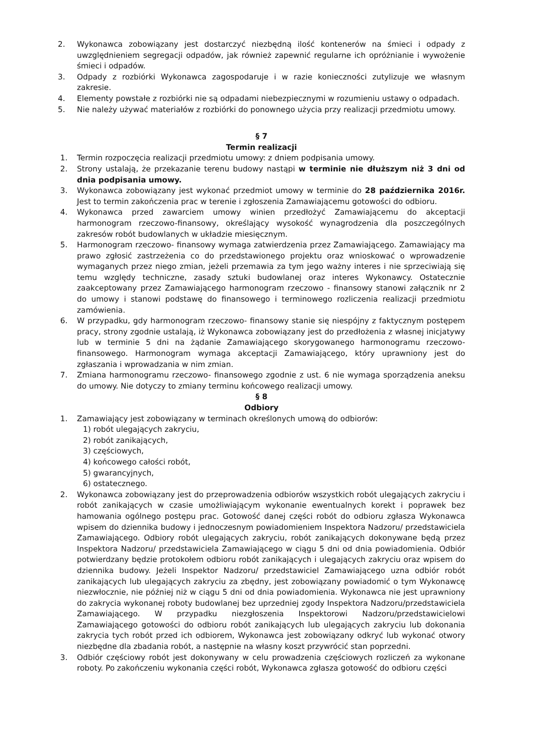2. Wykonawca zobowiązany jest dostarczyć niezbędną ilość kontenerów na śmieci i odpady z uwzględnieniem segregacji odpadów, jak również zapewnić regularne ich opróżnianie i wywożenie śmieci i odpadów.
3. Odpady z rozbiórki Wykonawca zagospodaruje i w razie konieczności zutylizuje we własnym zakresie.
4. Elementy powstałe z rozbiórki nie są odpadami niebezpiecznymi w rozumieniu ustawy o odpadach.
5. Nie należy używać materiałów z rozbiórki do ponownego użycia przy realizacji przedmiotu umowy.
§ 7
Termin realizacji
1. Termin rozpoczęcia realizacji przedmiotu umowy: z dniem podpisania umowy.
2. Strony ustalają, że przekazanie terenu budowy nastąpi w terminie nie dłuższym niż 3 dni od dnia podpisania umowy.
3. Wykonawca zobowiązany jest wykonać przedmiot umowy w terminie do 28 października 2016r. Jest to termin zakończenia prac w terenie i zgłoszenia Zamawiającemu gotowości do odbioru.
4. Wykonawca przed zawarciem umowy winien przedłożyć Zamawiającemu do akceptacji harmonogram rzeczowo-finansowy, określający wysokość wynagrodzenia dla poszczególnych zakresów robót budowlanych w układzie miesięcznym.
5. Harmonogram rzeczowo- finansowy wymaga zatwierdzenia przez Zamawiającego. Zamawiający ma prawo zgłosić zastrzeżenia co do przedstawionego projektu oraz wnioskować o wprowadzenie wymaganych przez niego zmian, jeżeli przemawia za tym jego ważny interes i nie sprzeciwiają się temu względy techniczne, zasady sztuki budowlanej oraz interes Wykonawcy. Ostatecznie zaakceptowany przez Zamawiającego harmonogram rzeczowo - finansowy stanowi załącznik nr 2 do umowy i stanowi podstawę do finansowego i terminowego rozliczenia realizacji przedmiotu zamówienia.
6. W przypadku, gdy harmonogram rzeczowo- finansowy stanie się niespójny z faktycznym postępem pracy, strony zgodnie ustalają, iż Wykonawca zobowiązany jest do przedłożenia z własnej inicjatywy lub w terminie 5 dni na żądanie Zamawiającego skorygowanego harmonogramu rzeczowo- finansowego. Harmonogram wymaga akceptacji Zamawiającego, który uprawniony jest do zgłaszania i wprowadzania w nim zmian.
7. Zmiana harmonogramu rzeczowo- finansowego zgodnie z ust. 6 nie wymaga sporządzenia aneksu do umowy. Nie dotyczy to zmiany terminu końcowego realizacji umowy.
§ 8
Odbiory
1. Zamawiający jest zobowiązany w terminach określonych umową do odbiorów:
1) robót ulegających zakryciu,
2) robót zanikających,
3) częściowych,
4) końcowego całości robót,
5) gwarancyjnych,
6) ostatecznego.
2. Wykonawca zobowiązany jest do przeprowadzenia odbiorów wszystkich robót ulegających zakryciu i robót zanikających w czasie umożliwiającym wykonanie ewentualnych korekt i poprawek bez hamowania ogólnego postępu prac. Gotowość danej części robót do odbioru zgłasza Wykonawca wpisem do dziennika budowy i jednoczesnym powiadomieniem Inspektora Nadzoru/ przedstawiciela Zamawiającego. Odbiory robót ulegających zakryciu, robót zanikających dokonywane będą przez Inspektora Nadzoru/ przedstawiciela Zamawiającego w ciągu 5 dni od dnia powiadomienia. Odbiór potwierdzany będzie protokołem odbioru robót zanikających i ulegających zakryciu oraz wpisem do dziennika budowy. Jeżeli Inspektor Nadzoru/ przedstawiciel Zamawiającego uzna odbiór robót zanikających lub ulegających zakryciu za zbędny, jest zobowiązany powiadomić o tym Wykonawcę niezwłocznie, nie później niż w ciągu 5 dni od dnia powiadomienia. Wykonawca nie jest uprawniony do zakrycia wykonanej roboty budowlanej bez uprzedniej zgody Inspektora Nadzoru/przedstawiciela Zamawiającego. W przypadku niezgłoszenia Inspektorowi Nadzoru/przedstawicielowi Zamawiającego gotowości do odbioru robót zanikających lub ulegających zakryciu lub dokonania zakrycia tych robót przed ich odbiorem, Wykonawca jest zobowiązany odkryć lub wykonać otwory niezbędne dla zbadania robót, a następnie na własny koszt przywrócić stan poprzedni.
3. Odbiór częściowy robót jest dokonywany w celu prowadzenia częściowych rozliczeń za wykonane roboty. Po zakończeniu wykonania części robót, Wykonawca zgłasza gotowość do odbioru części